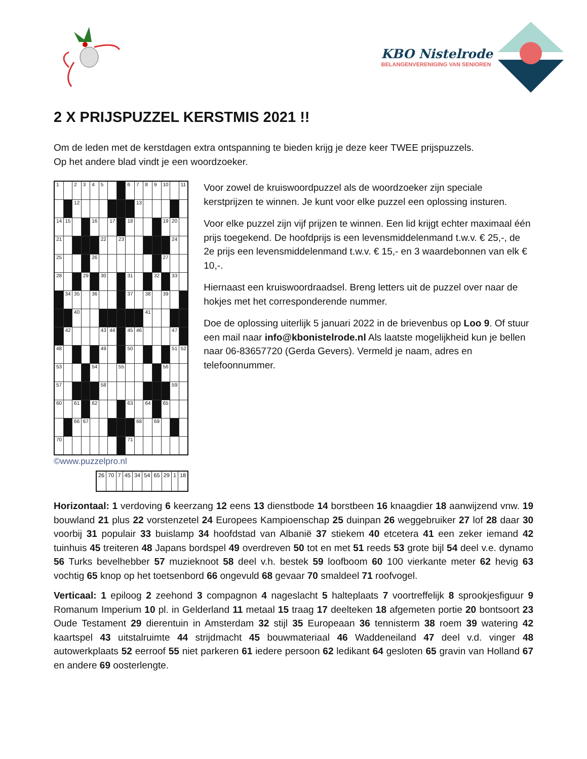KBO Nistelrode
BELANGENVERENIGING VAN SENIOREN
2 X PRIJSPUZZEL KERSTMIS 2021 !!
Om de leden met de kerstdagen extra ontspanning te bieden krijg je deze keer TWEE prijspuzzels.
Op het andere blad vindt je een woordzoeker.
| 1 | | 2 | 3 | 4 | 5 | | | 6 | 7 | 8 | 9 | 10 | | 11 |
| | | 12 | | | | | | | 13 | | | | | |
| 14 | 15 | | | 16 | | 17 | | 18 | | | | 19 | 20 | |
| 21 | | | | | 22 | | 23 | | | | | | 24 | |
| 25 | | | | 26 | | | | | | | | 27 | | |
| 28 | | | 29 | | 30 | | | 31 | | | 32 | | 33 | |
| | 34 | 35 | | 36 | | | | 37 | | 38 | | 39 | | |
| | | 40 | | | | | | | | 41 | | | | |
| | 42 | | | | 43 | 44 | | 45 | 46 | | | | 47 | |
| 48 | | | | | 49 | | | 50 | | | | | 51 | 52 |
| 53 | | | | 54 | | | 55 | | | | | 56 | | |
| 57 | | | | | 58 | | | | | | | | 59 | |
| 60 | | 61 | | 62 | | | | 63 | | 64 | | 65 | | |
| | | 66 | 67 | | | | | | 68 | | 69 | | | |
| 70 | | | | | | | | 71 | | | | | | |
©www.puzzelpro.nl
| 26 | 70 | 7 | 45 | 34 | 54 | 65 | 29 | 1 | 18 |
Voor zowel de kruiswoordpuzzel als de woordzoeker zijn speciale kerstprijzen te winnen. Je kunt voor elke puzzel een oplossing insturen.
Voor elke puzzel zijn vijf prijzen te winnen. Een lid krijgt echter maximaal één prijs toegekend. De hoofdprijs is een levensmiddelenmand t.w.v. € 25,-, de 2e prijs een levensmiddelenmand t.w.v. € 15,- en 3 waardebonnen van elk € 10,-.
Hiernaast een kruiswoordraadsel. Breng letters uit de puzzel over naar de hokjes met het corresponderende nummer.
Doe de oplossing uiterlijk 5 januari 2022 in de brievenbus op Loo 9. Of stuur een mail naar info@kbonistelrode.nl Als laatste mogelijkheid kun je bellen naar 06-83657720 (Gerda Gevers). Vermeld je naam, adres en telefoonnummer.
Horizontaal: 1 verdoving 6 keerzang 12 eens 13 dienstbode 14 borstbeen 16 knaagdier 18 aanwijzend vnw. 19 bouwland 21 plus 22 vorstenzetel 24 Europees Kampioenschap 25 duinpan 26 weggebruiker 27 lof 28 daar 30 voorbij 31 populair 33 buislamp 34 hoofdstad van Albanië 37 stiekem 40 etcetera 41 een zeker iemand 42 tuinhuis 45 treiteren 48 Japans bordspel 49 overdreven 50 tot en met 51 reeds 53 grote bijl 54 deel v.e. dynamo 56 Turks bevelhebber 57 muzieknoot 58 deel v.h. bestek 59 loofboom 60 100 vierkante meter 62 hevig 63 vochtig 65 knop op het toetsenbord 66 ongevuld 68 gevaar 70 smaldeel 71 roofvogel.
Verticaal: 1 epiloog 2 zeehond 3 compagnon 4 nageslacht 5 halteplaats 7 voortreffelijk 8 sprookjesfiguur 9 Romanum Imperium 10 pl. in Gelderland 11 metaal 15 traag 17 deelteken 18 afgemeten portie 20 bontsoort 23 Oude Testament 29 dierentuin in Amsterdam 32 stijl 35 Europeaan 36 tennisterm 38 roem 39 watering 42 kaartspel 43 uitstalruimte 44 strijdmacht 45 bouwmateriaal 46 Waddeneiland 47 deel v.d. vinger 48 autowerkplaats 52 eerroof 55 niet parkeren 61 iedere persoon 62 ledikant 64 gesloten 65 gravin van Holland 67 en andere 69 oosterlengte.